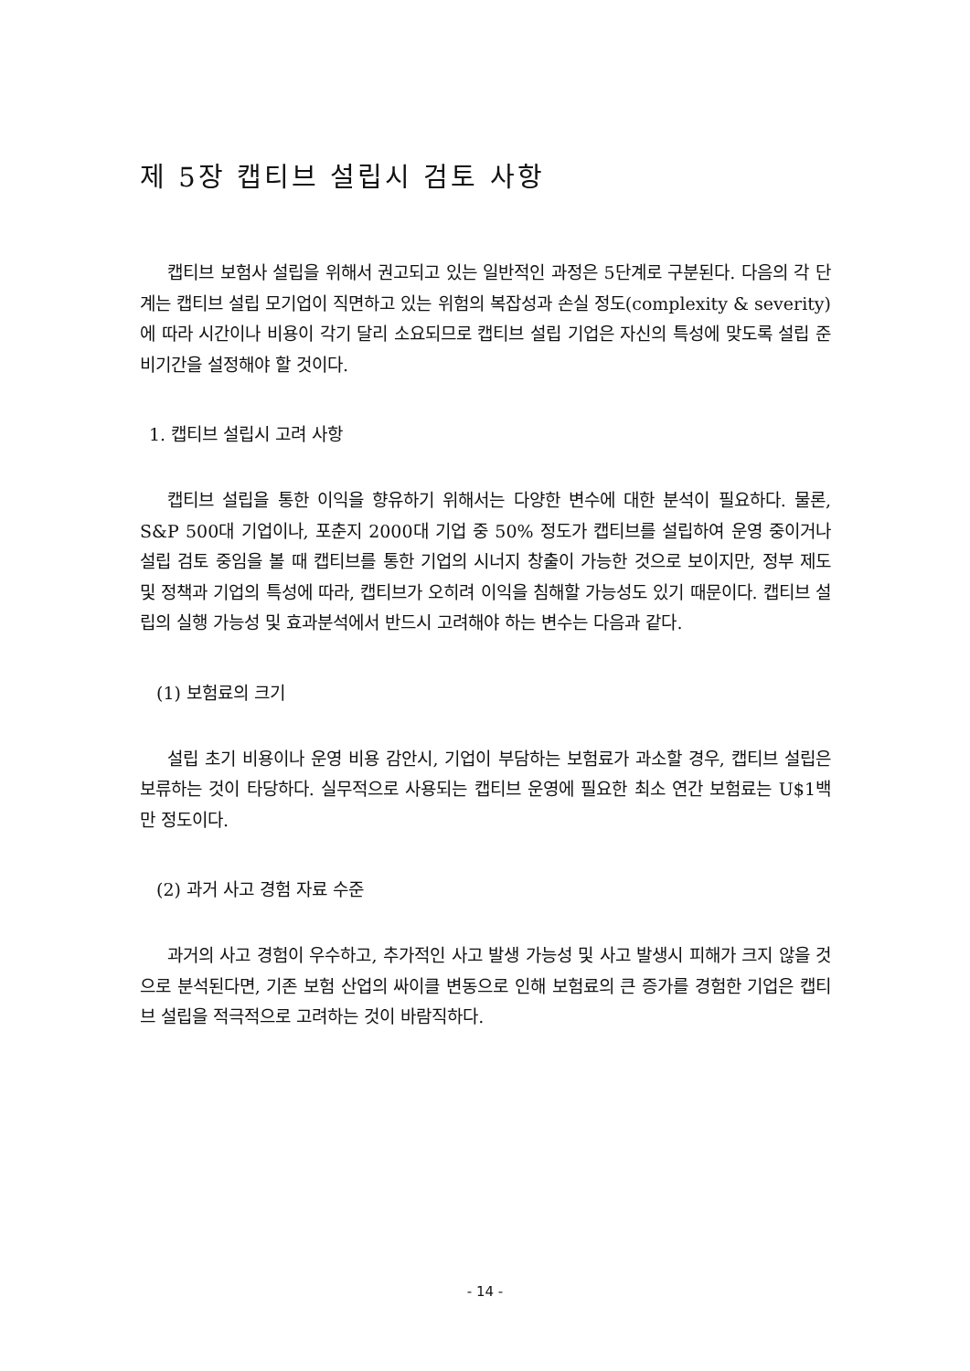제 5장 캡티브 설립시 검토 사항
캡티브 보험사 설립을 위해서 권고되고 있는 일반적인 과정은 5단계로 구분된다. 다음의 각 단계는 캡티브 설립 모기업이 직면하고 있는 위험의 복잡성과 손실 정도(complexity & severity)에 따라 시간이나 비용이 각기 달리 소요되므로 캡티브 설립 기업은 자신의 특성에 맞도록 설립 준비기간을 설정해야 할 것이다.
1. 캡티브 설립시 고려 사항
캡티브 설립을 통한 이익을 향유하기 위해서는 다양한 변수에 대한 분석이 필요하다. 물론, S&P 500대 기업이나, 포춘지 2000대 기업 중 50% 정도가 캡티브를 설립하여 운영 중이거나 설립 검토 중임을 볼 때 캡티브를 통한 기업의 시너지 창출이 가능한 것으로 보이지만, 정부 제도 및 정책과 기업의 특성에 따라, 캡티브가 오히려 이익을 침해할 가능성도 있기 때문이다. 캡티브 설립의 실행 가능성 및 효과분석에서 반드시 고려해야 하는 변수는 다음과 같다.
(1) 보험료의 크기
설립 초기 비용이나 운영 비용 감안시, 기업이 부담하는 보험료가 과소할 경우, 캡티브 설립은 보류하는 것이 타당하다. 실무적으로 사용되는 캡티브 운영에 필요한 최소 연간 보험료는 U$1백만 정도이다.
(2) 과거 사고 경험 자료 수준
과거의 사고 경험이 우수하고, 추가적인 사고 발생 가능성 및 사고 발생시 피해가 크지 않을 것으로 분석된다면, 기존 보험 산업의 싸이클 변동으로 인해 보험료의 큰 증가를 경험한 기업은 캡티브 설립을 적극적으로 고려하는 것이 바람직하다.
- 14 -